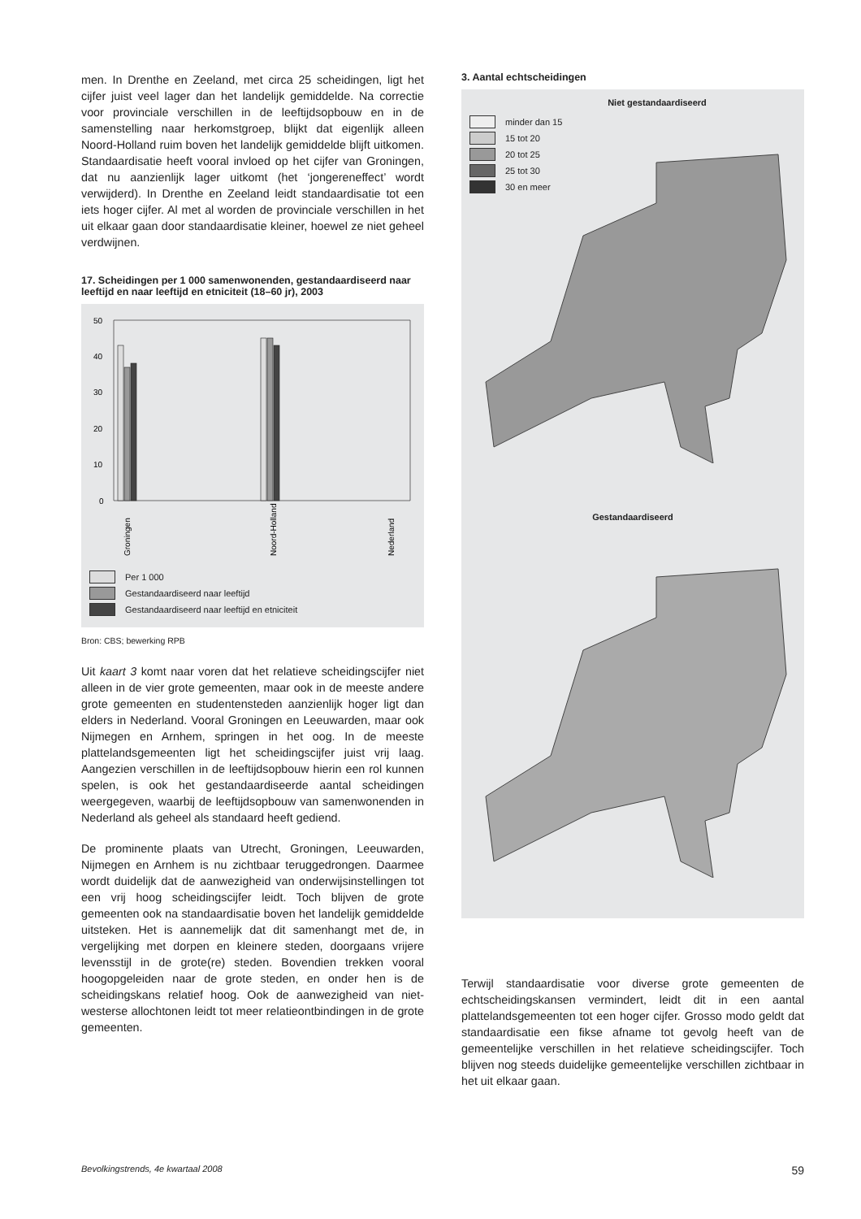men. In Drenthe en Zeeland, met circa 25 scheidingen, ligt het cijfer juist veel lager dan het landelijk gemiddelde. Na correctie voor provinciale verschillen in de leeftijdsopbouw en in de samenstelling naar herkomstgroep, blijkt dat eigenlijk alleen Noord-Holland ruim boven het landelijk gemiddelde blijft uitkomen. Standaardisatie heeft vooral invloed op het cijfer van Groningen, dat nu aanzienlijk lager uitkomt (het ‘jongereneffect’ wordt verwijderd). In Drenthe en Zeeland leidt standaardisatie tot een iets hoger cijfer. Al met al worden de provinciale verschillen in het uit elkaar gaan door standaardisatie kleiner, hoewel ze niet geheel verdwijnen.
17. Scheidingen per 1 000 samenwonenden, gestandaardiseerd naar leeftijd en naar leeftijd en etniciteit (18–60 jr), 2003
50
40
30
20
10
0
Groningen
Noord-Holland
Nederland
Per 1 000
Gestandaardiseerd naar leeftijd
Gestandaardiseerd naar leeftijd en etniciteit
Bron: CBS; bewerking RPB
Uit kaart 3 komt naar voren dat het relatieve scheidingscijfer niet alleen in de vier grote gemeenten, maar ook in de meeste andere grote gemeenten en studentensteden aanzienlijk hoger ligt dan elders in Nederland. Vooral Groningen en Leeuwarden, maar ook Nijmegen en Arnhem, springen in het oog. In de meeste plattelandsgemeenten ligt het scheidingscijfer juist vrij laag. Aangezien verschillen in de leeftijdsopbouw hierin een rol kunnen spelen, is ook het gestandaardiseerde aantal scheidingen weergegeven, waarbij de leeftijdsopbouw van samenwonenden in Nederland als geheel als standaard heeft gediend.
De prominente plaats van Utrecht, Groningen, Leeuwarden, Nijmegen en Arnhem is nu zichtbaar teruggedrongen. Daarmee wordt duidelijk dat de aanwezigheid van onderwijsinstellingen tot een vrij hoog scheidingscijfer leidt. Toch blijven de grote gemeenten ook na standaardisatie boven het landelijk gemiddelde uitsteken. Het is aannemelijk dat dit samenhangt met de, in vergelijking met dorpen en kleinere steden, doorgaans vrijere levensstijl in de grote(re) steden. Bovendien trekken vooral hoogopgeleiden naar de grote steden, en onder hen is de scheidingskans relatief hoog. Ook de aanwezigheid van niet-westerse allochtonen leidt tot meer relatieontbindingen in de grote gemeenten.
3. Aantal echtscheidingen
Niet gestandaardiseerd
minder dan 15
15 tot 20
20 tot 25
25 tot 30
30 en meer
Gestandaardiseerd
Terwijl standaardisatie voor diverse grote gemeenten de echtscheidingskansen vermindert, leidt dit in een aantal plattelandsgemeenten tot een hoger cijfer. Grosso modo geldt dat standaardisatie een fikse afname tot gevolg heeft van de gemeentelijke verschillen in het relatieve scheidingscijfer. Toch blijven nog steeds duidelijke gemeentelijke verschillen zichtbaar in het uit elkaar gaan.
Bevolkingstrends, 4e kwartaal 2008 59